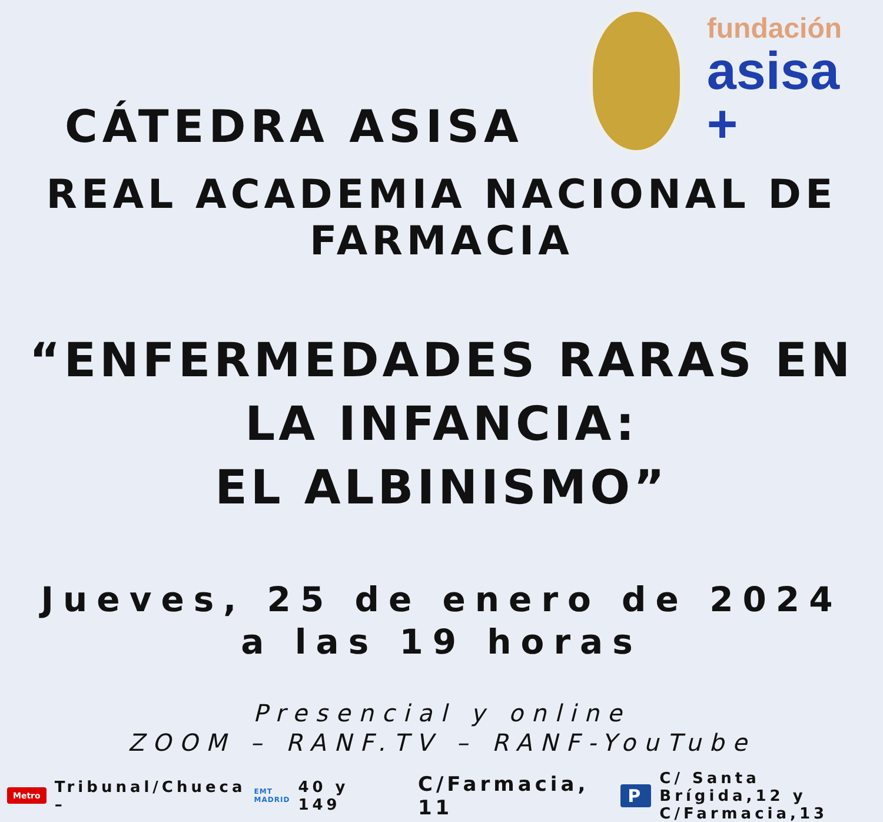CÁTEDRA ASISA
fundación
asisa +
REAL ACADEMIA NACIONAL DE FARMACIA
“ENFERMEDADES RARAS EN LA INFANCIA:
EL ALBINISMO”
Jueves, 25 de enero de 2024
a las 19 horas
Presencial y online
ZOOM – RANF.TV – RANF-YouTube
Metro Tribunal/Chueca – EMT MADRID 40 y 149 C/Farmacia, 11 P C/ Santa Brígida,12 y C/Farmacia,13